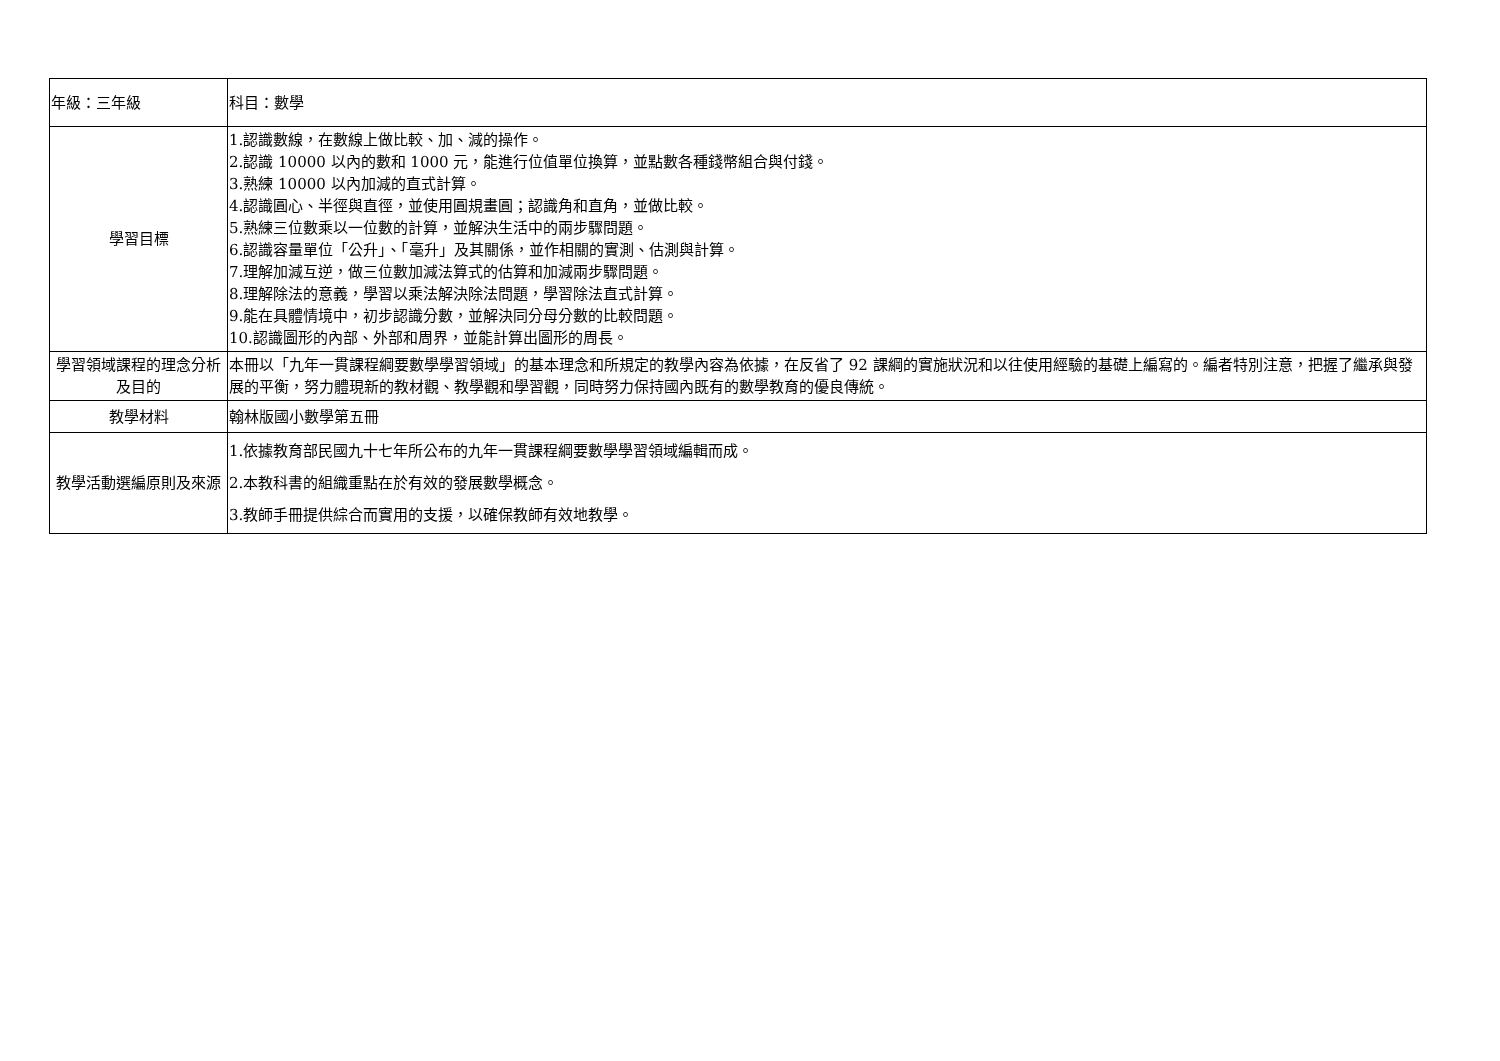| 年級：三年級 | | 科目：數學 |
| 學習目標 | 1.認識數線，在數線上做比較、加、減的操作。 2.認識 10000 以內的數和 1000 元，能進行位值單位換算，並點數各種錢幣組合與付錢。 3.熟練 10000 以內加減的直式計算。 4.認識圓心、半徑與直徑，並使用圓規畫圓；認識角和直角，並做比較。 5.熟練三位數乘以一位數的計算，並解決生活中的兩步驟問題。 6.認識容量單位「公升」、「毫升」及其關係，並作相關的實測、估測與計算。 7.理解加減互逆，做三位數加減法算式的估算和加減兩步驟問題。 8.理解除法的意義，學習以乘法解決除法問題，學習除法直式計算。 9.能在具體情境中，初步認識分數，並解決同分母分數的比較問題。 10.認識圖形的內部、外部和周界，並能計算出圖形的周長。 | |
| 學習領域課程的理念分析及目的 | 本冊以「九年一貫課程綱要數學學習領域」的基本理念和所規定的教學內容為依據，在反省了 92 課綱的實施狀況和以往使用經驗的基礎上編寫的。編者特別注意，把握了繼承與發展的平衡，努力體現新的教材觀、教學觀和學習觀，同時努力保持國內既有的數學教育的優良傳統。 | |
| 教學材料 | 翰林版國小數學第五冊 | |
| 教學活動選編原則及來源 | 1.依據教育部民國九十七年所公布的九年一貫課程綱要數學學習領域編輯而成。 2.本教科書的組織重點在於有效的發展數學概念。 3.教師手冊提供綜合而實用的支援，以確保教師有效地教學。 | |